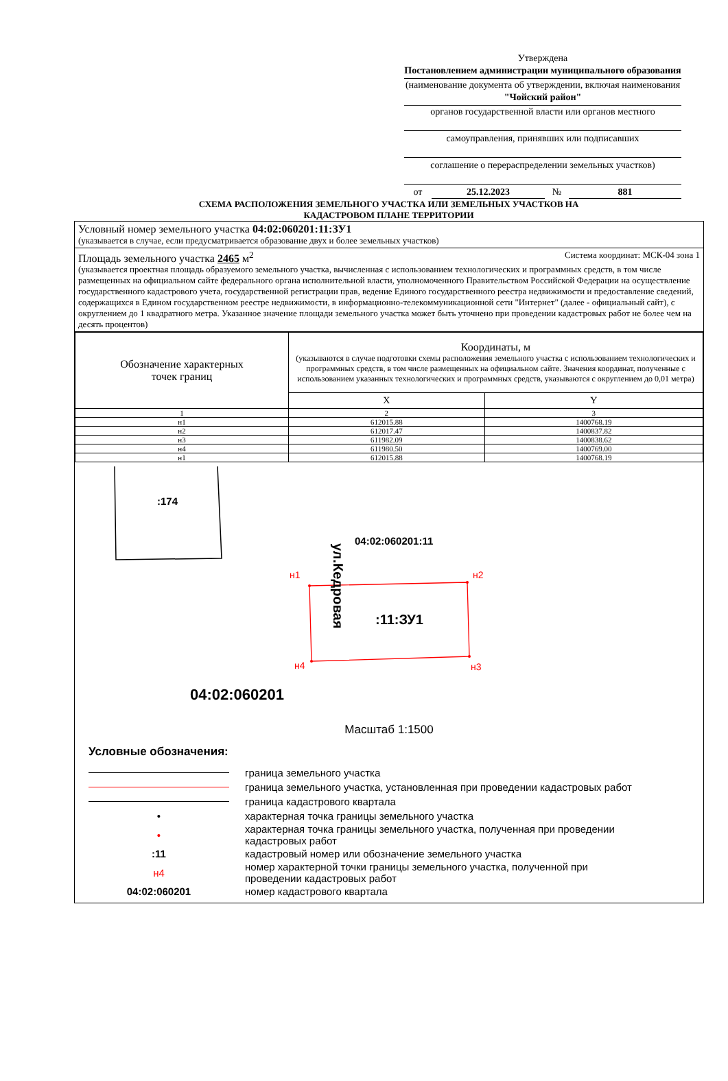Утверждена
Постановлением администрации муниципального образования
(наименование документа об утверждении, включая наименования
"Чойский район"
органов государственной власти или органов местного
самоуправления, принявших или подписавших
соглашение о перераспределении земельных участков)
от 25.12.2023 № 881
СХЕМА РАСПОЛОЖЕНИЯ ЗЕМЕЛЬНОГО УЧАСТКА ИЛИ ЗЕМЕЛЬНЫХ УЧАСТКОВ НА
КАДАСТРОВОМ ПЛАНЕ ТЕРРИТОРИИ
Условный номер земельного участка 04:02:060201:11:ЗУ1
(указывается в случае, если предусматривается образование двух и более земельных участков)
Площадь земельного участка 2465 м<sup>2</sup> Система координат: МСК-04 зона 1
(указывается проектная площадь образуемого земельного участка, вычисленная с использованием технологических и программных средств, в том числе размещенных на официальном сайте федерального органа исполнительной власти, уполномоченного Правительством Российской Федерации на осуществление государственного кадастрового учета, государственной регистрации прав, ведение Единого государственного реестра недвижимости и предоставление сведений, содержащихся в Едином государственном реестре недвижимости, в информационно-телекоммуникационной сети "Интернет" (далее - официальный сайт), с округлением до 1 квадратного метра. Указанное значение площади земельного участка может быть уточнено при проведении кадастровых работ не более чем на десять процентов)
| Обозначение характерных точек границ | Координаты, м (указываются в случае подготовки схемы расположения земельного участка с использованием технологических и программных средств, в том числе размещенных на официальном сайте. Значения координат, полученные с использованием указанных технологических и программных средств, указываются с округлением до 0,01 метра) | |
| --- | --- | --- |
| | X | Y |
| 1 | 2 | 3 |
| н1 | 612015.88 | 1400768.19 |
| н2 | 612017.47 | 1400837.82 |
| н3 | 611982.09 | 1400838.62 |
| н4 | 611980.50 | 1400769.00 |
| н1 | 612015.88 | 1400768.19 |
:174
04:02:060201:11
ул.Кедровая
н1 н2
н3
н4
:11:ЗУ1
04:02:060201
Масштаб 1:1500
Условные обозначения:
граница земельного участка
граница земельного участка, установленная при проведении кадастровых работ
граница кадастрового квартала
• характерная точка границы земельного участка
• характерная точка границы земельного участка, полученная при проведении
кадастровых работ
:11 кадастровый номер или обозначение земельного участка
н4 номер характерной точки границы земельного участка, полученной при
проведении кадастровых работ
04:02:060201 номер кадастрового квартала